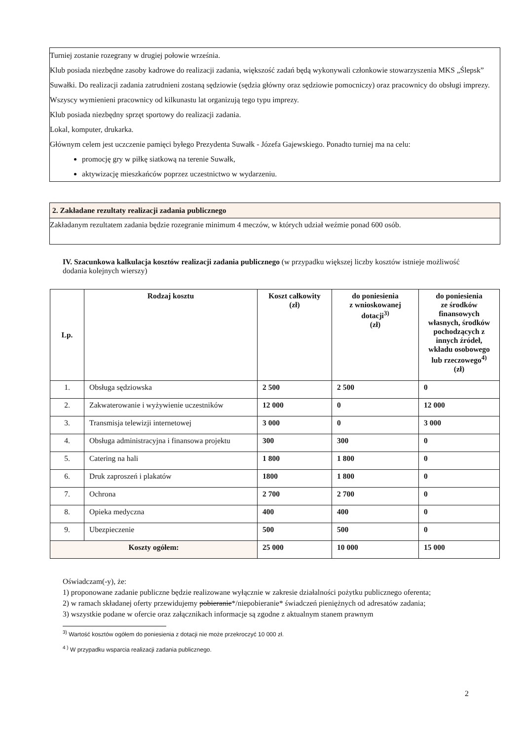Turniej zostanie rozegrany w drugiej połowie września.
Klub posiada niezbędne zasoby kadrowe do realizacji zadania, większość zadań będą wykonywali członkowie stowarzyszenia MKS „Ślepsk” Suwałki. Do realizacji zadania zatrudnieni zostaną sędziowie (sędzia główny oraz sędziowie pomocniczy) oraz pracownicy do obsługi imprezy. Wszyscy wymienieni pracownicy od kilkunastu lat organizują tego typu imprezy.
Klub posiada niezbędny sprzęt sportowy do realizacji zadania.
Lokal, komputer, drukarka.
Głównym celem jest uczczenie pamięci byłego Prezydenta Suwałk - Józefa Gajewskiego. Ponadto turniej ma na celu:
promocję gry w piłkę siatkową na terenie Suwałk,
aktywizację mieszkańców poprzez uczestnictwo w wydarzeniu.
2. Zakładane rezultaty realizacji zadania publicznego
Zakładanym rezultatem zadania będzie rozegranie minimum 4 meczów, w których udział weźmie ponad 600 osób.
IV. Szacunkowa kalkulacja kosztów realizacji zadania publicznego (w przypadku większej liczby kosztów istnieje możliwość dodania kolejnych wierszy)
| Lp. | Rodzaj kosztu | Koszt całkowity (zł) | do poniesienia z wnioskowanej dotacji<sup>3)</sup> (zł) | do poniesienia ze środków finansowych własnych, środków pochodzących z innych źródeł, wkładu osobowego lub rzeczowego<sup>4)</sup> (zł) |
| --- | --- | --- | --- | --- |
| 1. | Obsługa sędziowska | 2 500 | 2 500 | 0 |
| 2. | Zakwaterowanie i wyżywienie uczestników | 12 000 | 0 | 12 000 |
| 3. | Transmisja telewizji internetowej | 3 000 | 0 | 3 000 |
| 4. | Obsługa administracyjna i finansowa projektu | 300 | 300 | 0 |
| 5. | Catering na hali | 1 800 | 1 800 | 0 |
| 6. | Druk zaproszeń i plakatów | 1800 | 1 800 | 0 |
| 7. | Ochrona | 2 700 | 2 700 | 0 |
| 8. | Opieka medyczna | 400 | 400 | 0 |
| 9. | Ubezpieczenie | 500 | 500 | 0 |
| Koszty ogółem: | | 25 000 | 10 000 | 15 000 |
Oświadczam(-y), że:
1) proponowane zadanie publiczne będzie realizowane wyłącznie w zakresie działalności pożytku publicznego oferenta;
2) w ramach składanej oferty przewidujemy pobieranie*/niepobieranie* świadczeń pieniężnych od adresatów zadania;
3) wszystkie podane w ofercie oraz załącznikach informacje są zgodne z aktualnym stanem prawnym
<sup>3)</sup> Wartość kosztów ogółem do poniesienia z dotacji nie może przekroczyć 10 000 zł.
<sup>4 )</sup> W przypadku wsparcia realizacji zadania publicznego.
2